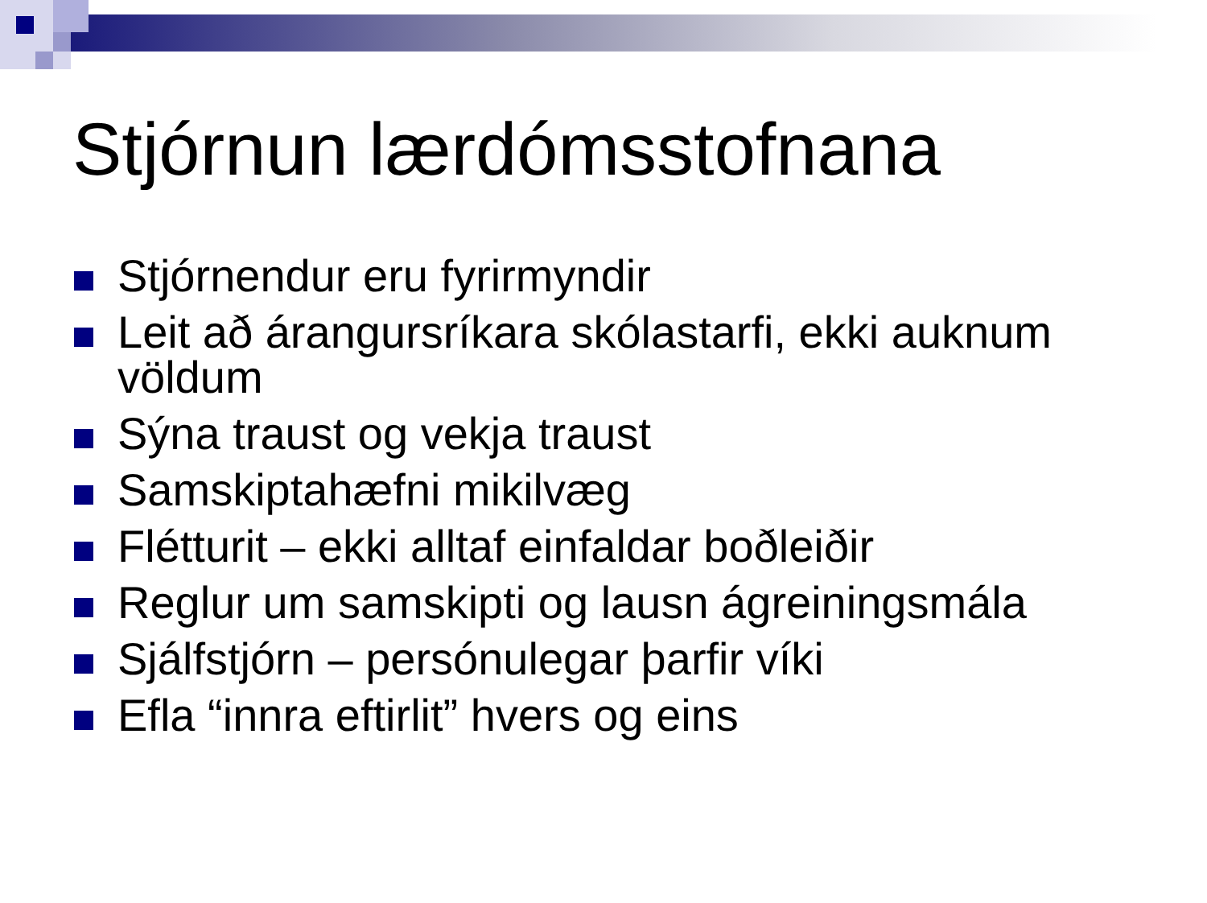Stjórnun lærdómsstofnana
Stjórnendur eru fyrirmyndir
Leit að árangursríkara skólastarfi, ekki auknum völdum
Sýna traust og vekja traust
Samskiptahæfni mikilvæg
Flétturit – ekki alltaf einfaldar boðleiðir
Reglur um samskipti og lausn ágreiningsmála
Sjálfstjórn – persónulegar þarfir víki
Efla “innra eftirlit” hvers og eins